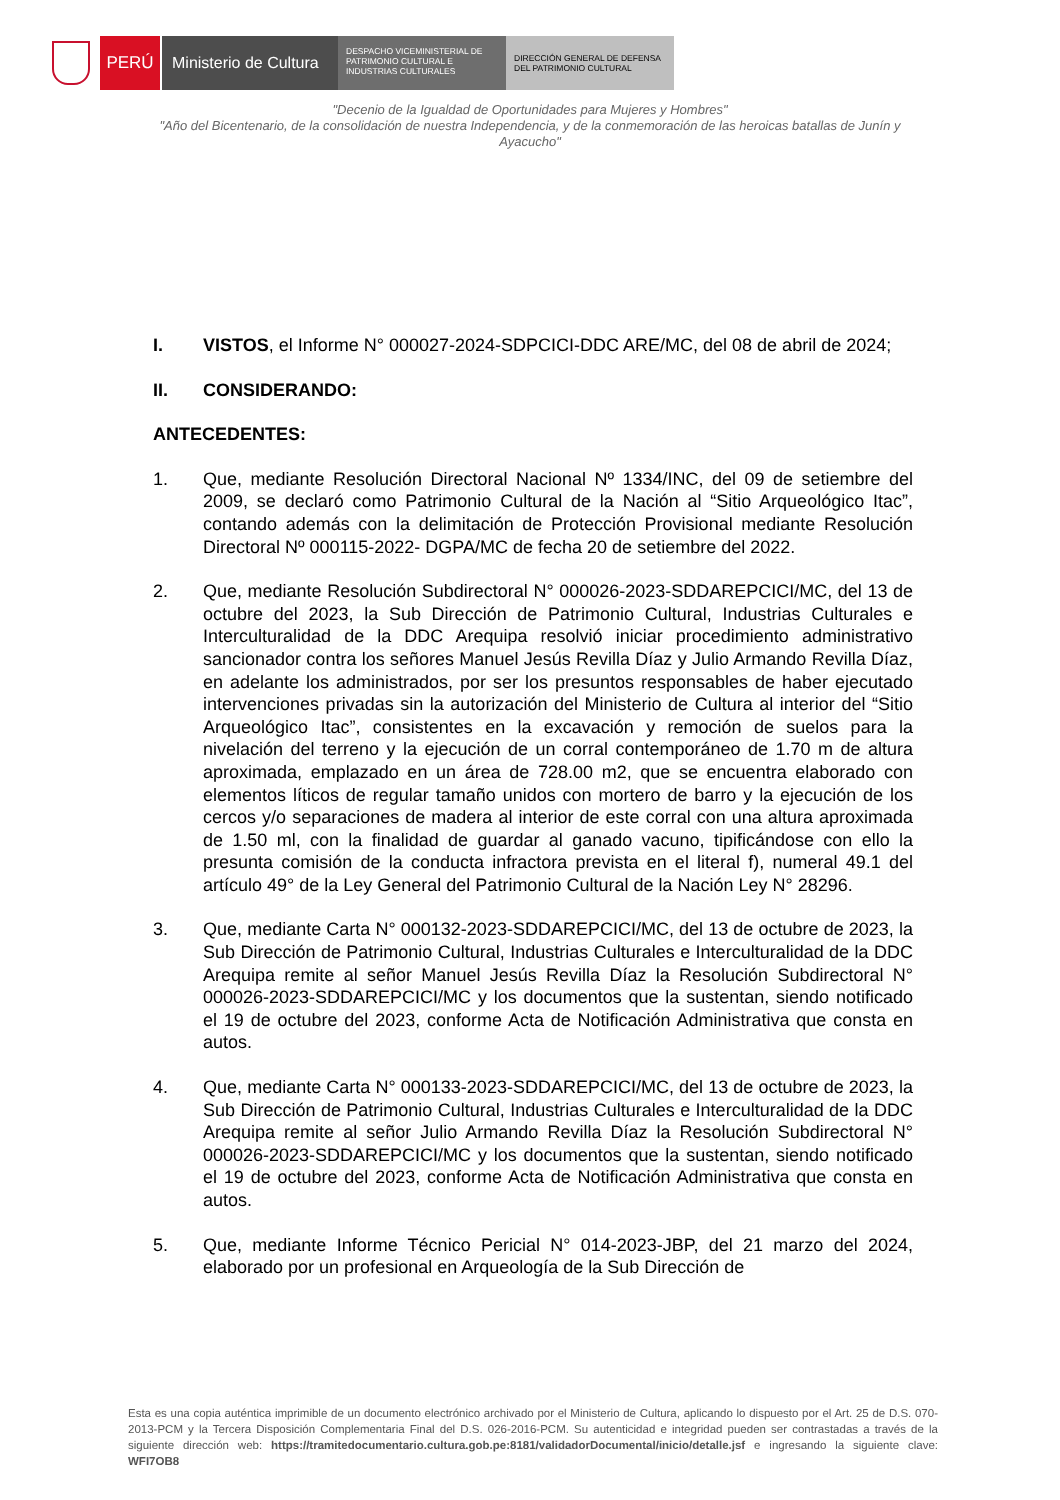PERÚ Ministerio de Cultura
DESPACHO VICEMINISTERIAL DE
PATRIMONIO CULTURAL E
INDUSTRIAS CULTURALES
DIRECCIÓN GENERAL DE DEFENSA
DEL PATRIMONIO CULTURAL
"Decenio de la Igualdad de Oportunidades para Mujeres y Hombres"
"Año del Bicentenario, de la consolidación de nuestra Independencia, y de la conmemoración de las heroicas batallas de Junín y Ayacucho"
I. VISTOS, el Informe N° 000027-2024-SDPCICI-DDC ARE/MC, del 08 de abril de 2024;
II. CONSIDERANDO:
ANTECEDENTES:
1. Que, mediante Resolución Directoral Nacional Nº 1334/INC, del 09 de setiembre del 2009, se declaró como Patrimonio Cultural de la Nación al “Sitio Arqueológico Itac”, contando además con la delimitación de Protección Provisional mediante Resolución Directoral Nº 000115-2022- DGPA/MC de fecha 20 de setiembre del 2022.
2. Que, mediante Resolución Subdirectoral N° 000026-2023-SDDAREPCICI/MC, del 13 de octubre del 2023, la Sub Dirección de Patrimonio Cultural, Industrias Culturales e Interculturalidad de la DDC Arequipa resolvió iniciar procedimiento administrativo sancionador contra los señores Manuel Jesús Revilla Díaz y Julio Armando Revilla Díaz, en adelante los administrados, por ser los presuntos responsables de haber ejecutado intervenciones privadas sin la autorización del Ministerio de Cultura al interior del “Sitio Arqueológico Itac”, consistentes en la excavación y remoción de suelos para la nivelación del terreno y la ejecución de un corral contemporáneo de 1.70 m de altura aproximada, emplazado en un área de 728.00 m2, que se encuentra elaborado con elementos líticos de regular tamaño unidos con mortero de barro y la ejecución de los cercos y/o separaciones de madera al interior de este corral con una altura aproximada de 1.50 ml, con la finalidad de guardar al ganado vacuno, tipificándose con ello la presunta comisión de la conducta infractora prevista en el literal f), numeral 49.1 del artículo 49° de la Ley General del Patrimonio Cultural de la Nación Ley N° 28296.
3. Que, mediante Carta N° 000132-2023-SDDAREPCICI/MC, del 13 de octubre de 2023, la Sub Dirección de Patrimonio Cultural, Industrias Culturales e Interculturalidad de la DDC Arequipa remite al señor Manuel Jesús Revilla Díaz la Resolución Subdirectoral N° 000026-2023-SDDAREPCICI/MC y los documentos que la sustentan, siendo notificado el 19 de octubre del 2023, conforme Acta de Notificación Administrativa que consta en autos.
4. Que, mediante Carta N° 000133-2023-SDDAREPCICI/MC, del 13 de octubre de 2023, la Sub Dirección de Patrimonio Cultural, Industrias Culturales e Interculturalidad de la DDC Arequipa remite al señor Julio Armando Revilla Díaz la Resolución Subdirectoral N° 000026-2023-SDDAREPCICI/MC y los documentos que la sustentan, siendo notificado el 19 de octubre del 2023, conforme Acta de Notificación Administrativa que consta en autos.
5. Que, mediante Informe Técnico Pericial N° 014-2023-JBP, del 21 marzo del 2024, elaborado por un profesional en Arqueología de la Sub Dirección de
Esta es una copia auténtica imprimible de un documento electrónico archivado por el Ministerio de Cultura, aplicando lo dispuesto por el Art. 25 de D.S. 070-2013-PCM y la Tercera Disposición Complementaria Final del D.S. 026-2016-PCM. Su autenticidad e integridad pueden ser contrastadas a través de la siguiente dirección web: https://tramitedocumentario.cultura.gob.pe:8181/validadorDocumental/inicio/detalle.jsf e ingresando la siguiente clave: WFI7OB8